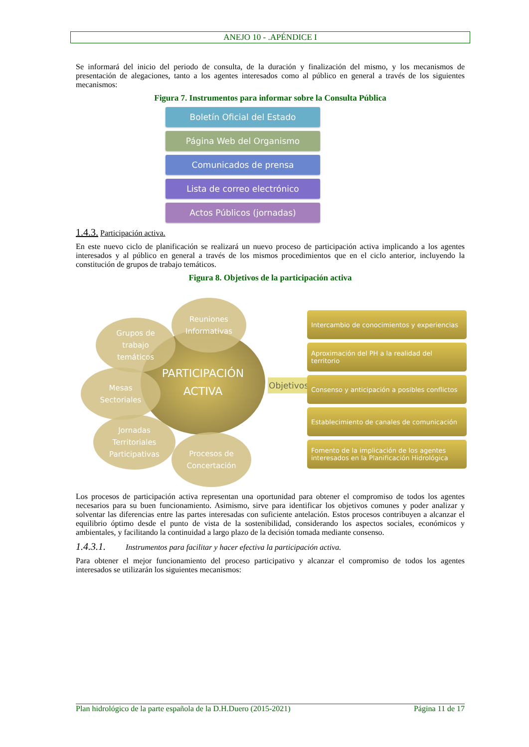ANEJO 10 - .APÉNDICE I
Se informará del inicio del periodo de consulta, de la duración y finalización del mismo, y los mecanismos de presentación de alegaciones, tanto a los agentes interesados como al público en general a través de los siguientes mecanismos:
Figura 7. Instrumentos para informar sobre la Consulta Pública
Boletín Oficial del Estado
Página Web del Organismo
Comunicados de prensa
Lista de correo electrónico
Actos Públicos (jornadas)
1.4.3. Participación activa.
En este nuevo ciclo de planificación se realizará un nuevo proceso de participación activa implicando a los agentes interesados y al público en general a través de los mismos procedimientos que en el ciclo anterior, incluyendo la constitución de grupos de trabajo temáticos.
Figura 8. Objetivos de la participación activa
PARTICIPACIÓN
ACTIVA
Reuniones
Informativas
Grupos de
trabajo
temáticos
Mesas
Sectoriales
Jornadas
Territoriales
Participativas
Procesos de
Concertación
Objetivos
Intercambio de conocimientos y experiencias
Aproximación del PH a la realidad del territorio
Consenso y anticipación a posibles conflictos
Establecimiento de canales de comunicación
Fomento de la implicación de los agentes interesados en la Planificación Hidrológica
Los procesos de participación activa representan una oportunidad para obtener el compromiso de todos los agentes necesarios para su buen funcionamiento. Asimismo, sirve para identificar los objetivos comunes y poder analizar y solventar las diferencias entre las partes interesadas con suficiente antelación. Estos procesos contribuyen a alcanzar el equilibrio óptimo desde el punto de vista de la sostenibilidad, considerando los aspectos sociales, económicos y ambientales, y facilitando la continuidad a largo plazo de la decisión tomada mediante consenso.
1.4.3.1. Instrumentos para facilitar y hacer efectiva la participación activa.
Para obtener el mejor funcionamiento del proceso participativo y alcanzar el compromiso de todos los agentes interesados se utilizarán los siguientes mecanismos:
Plan hidrológico de la parte española de la D.H.Duero (2015-2021) Página 11 de 17